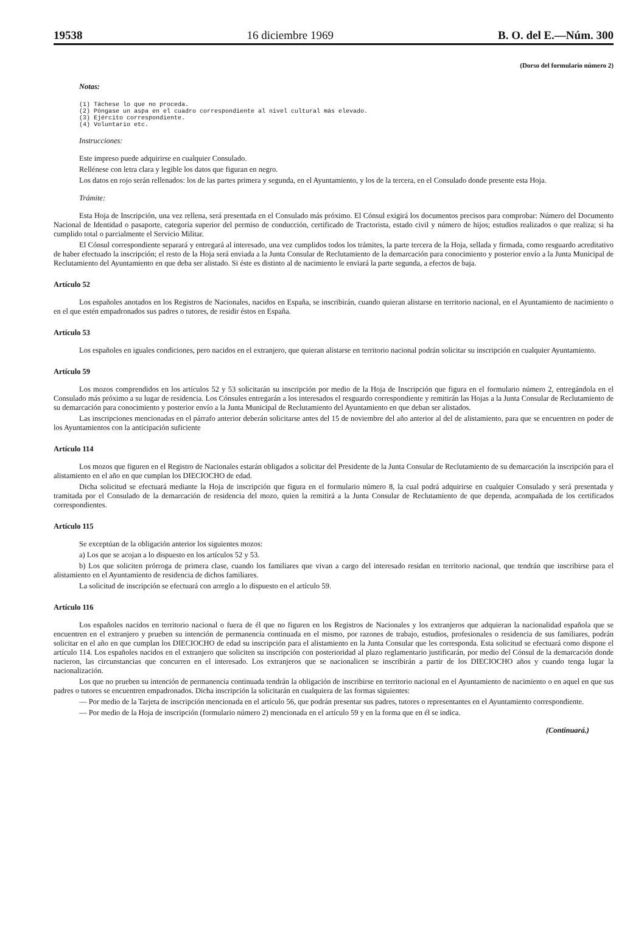19538 16 diciembre 1969 B. O. del E.—Núm. 300
(Dorso del formulario número 2)
Notas:
(1) Táchese lo que no proceda.
(2) Póngase un aspa en el cuadro correspondiente al nivel cultural más elevado.
(3) Ejército correspondiente.
(4) Voluntario etc.
Instrucciones:
Este impreso puede adquirirse en cualquier Consulado.
Rellénese con letra clara y legible los datos que figuran en negro.
Los datos en rojo serán rellenados: los de las partes primera y segunda, en el Ayuntamiento, y los de la tercera, en el Consulado donde presente esta Hoja.
Trámite:
Esta Hoja de Inscripción, una vez rellena, será presentada en el Consulado más próximo. El Cónsul exigirá los documentos precisos para comprobar: Número del Documento Nacional de Identidad o pasaporte, categoría superior del permiso de conducción, certificado de Tractorista, estado civil y número de hijos; estudios realizados o que realiza; si ha cumplido total o parcialmente el Servicio Militar.
El Cónsul correspondiente separará y entregará al interesado, una vez cumplidos todos los trámites, la parte tercera de la Hoja, sellada y firmada, como resguardo acreditativo de haber efectuado la inscripción; el resto de la Hoja será enviada a la Junta Consular de Reclutamiento de la demarcación para conocimiento y posterior envío a la Junta Municipal de Reclutamiento del Ayuntamiento en que deba ser alistado. Si éste es distinto al de nacimiento le enviará la parte segunda, a efectos de baja.
Artículo 52
Los españoles anotados en los Registros de Nacionales, nacidos en España, se inscribirán, cuando quieran alistarse en territorio nacional, en el Ayuntamiento de nacimiento o en el que estén empadronados sus padres o tutores, de residir éstos en España.
Artículo 53
Los españoles en iguales condiciones, pero nacidos en el extranjero, que quieran alistarse en territorio nacional podrán solicitar su inscripción en cualquier Ayuntamiento.
Artículo 59
Los mozos comprendidos en los artículos 52 y 53 solicitarán su inscripción por medio de la Hoja de Inscripción que figura en el formulario número 2, entregándola en el Consulado más próximo a su lugar de residencia. Los Cónsules entregarán a los interesados el resguardo correspondiente y remitirán las Hojas a la Junta Consular de Reclutamiento de su demarcación para conocimiento y posterior envío a la Junta Municipal de Reclutamiento del Ayuntamiento en que deban ser alistados.
Las inscripciones mencionadas en el párrafo anterior deberán solicitarse antes del 15 de noviembre del año anterior al del de alistamiento, para que se encuentren en poder de los Ayuntamientos con la anticipación suficiente
Artículo 114
Los mozos que figuren en el Registro de Nacionales estarán obligados a solicitar del Presidente de la Junta Consular de Reclutamiento de su demarcación la inscripción para el alistamiento en el año en que cumplan los DIECIOCHO de edad.
Dicha solicitud se efectuará mediante la Hoja de inscripción que figura en el formulario número 8, la cual podrá adquirirse en cualquier Consulado y será presentada y tramitada por el Consulado de la demarcación de residencia del mozo, quien la remitirá a la Junta Consular de Reclutamiento de que dependa, acompañada de los certificados correspondientes.
Artículo 115
Se exceptúan de la obligación anterior los siguientes mozos:
a) Los que se acojan a lo dispuesto en los artículos 52 y 53.
b) Los que soliciten prórroga de primera clase, cuando los familiares que vivan a cargo del interesado residan en territorio nacional, que tendrán que inscribirse para el alistamiento en el Ayuntamiento de residencia de dichos familiares.
La solicitud de inscripción se efectuará con arreglo a lo dispuesto en el artículo 59.
Artículo 116
Los españoles nacidos en territorio nacional o fuera de él que no figuren en los Registros de Nacionales y los extranjeros que adquieran la nacionalidad española que se encuentren en el extranjero y prueben su intención de permanencia continuada en el mismo, por razones de trabajo, estudios, profesionales o residencia de sus familiares, podrán solicitar en el año en que cumplan los DIECIOCHO de edad su inscripción para el alistamiento en la Junta Consular que les corresponda. Esta solicitud se efectuará como dispone el artículo 114. Los españoles nacidos en el extranjero que soliciten su inscripción con posterioridad al plazo reglamentario justificarán, por medio del Cónsul de la demarcación donde nacieron, las circunstancias que concurren en el interesado. Los extranjeros que se nacionalicen se inscribirán a partir de los DIECIOCHO años y cuando tenga lugar la nacionalización.
Los que no prueben su intención de permanencia continuada tendrán la obligación de inscribirse en territorio nacional en el Ayuntamiento de nacimiento o en aquel en que sus padres o tutores se encuentren empadronados. Dicha inscripción la solicitarán en cualquiera de las formas siguientes:
— Por medio de la Tarjeta de inscripción mencionada en el artículo 56, que podrán presentar sus padres, tutores o representantes en el Ayuntamiento correspondiente.
— Por medio de la Hoja de inscripción (formulario número 2) mencionada en el artículo 59 y en la forma que en él se indica.
(Continuará.)